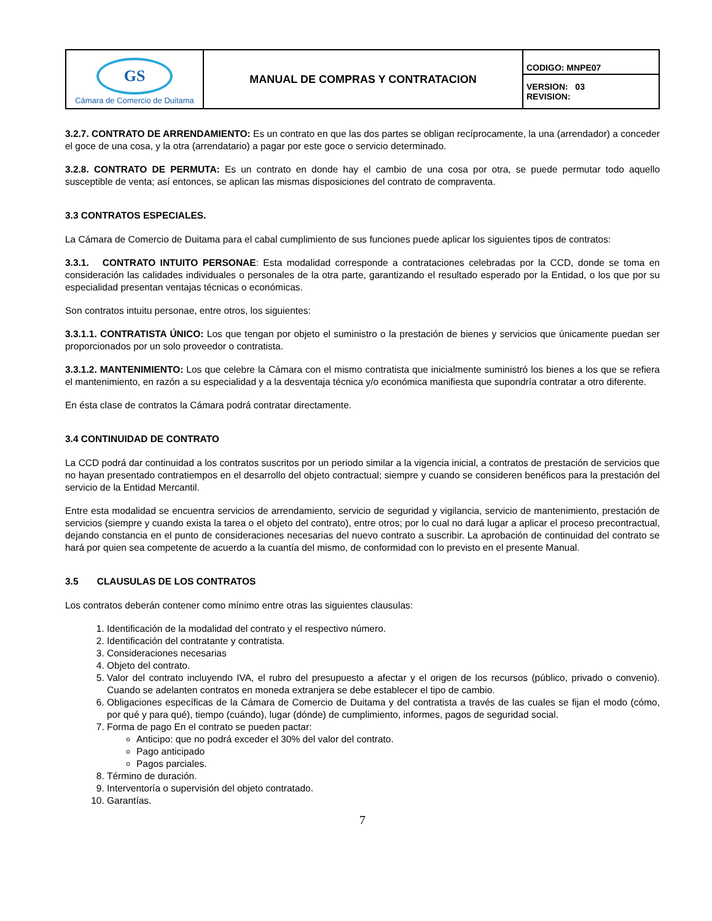| GS Cámara de Comercio de Duitama | MANUAL DE COMPRAS Y CONTRATACION | CODIGO: MNPE07 |
| | | VERSION: 03 REVISION: |
3.2.7. CONTRATO DE ARRENDAMIENTO: Es un contrato en que las dos partes se obligan recíprocamente, la una (arrendador) a conceder el goce de una cosa, y la otra (arrendatario) a pagar por este goce o servicio determinado.
3.2.8. CONTRATO DE PERMUTA: Es un contrato en donde hay el cambio de una cosa por otra, se puede permutar todo aquello susceptible de venta; así entonces, se aplican las mismas disposiciones del contrato de compraventa.
3.3 CONTRATOS ESPECIALES.
La Cámara de Comercio de Duitama para el cabal cumplimiento de sus funciones puede aplicar los siguientes tipos de contratos:
3.3.1. CONTRATO INTUITO PERSONAE: Esta modalidad corresponde a contrataciones celebradas por la CCD, donde se toma en consideración las calidades individuales o personales de la otra parte, garantizando el resultado esperado por la Entidad, o los que por su especialidad presentan ventajas técnicas o económicas.
Son contratos intuitu personae, entre otros, los siguientes:
3.3.1.1. CONTRATISTA ÚNICO: Los que tengan por objeto el suministro o la prestación de bienes y servicios que únicamente puedan ser proporcionados por un solo proveedor o contratista.
3.3.1.2. MANTENIMIENTO: Los que celebre la Cámara con el mismo contratista que inicialmente suministró los bienes a los que se refiera el mantenimiento, en razón a su especialidad y a la desventaja técnica y/o económica manifiesta que supondría contratar a otro diferente.
En ésta clase de contratos la Cámara podrá contratar directamente.
3.4 CONTINUIDAD DE CONTRATO
La CCD podrá dar continuidad a los contratos suscritos por un periodo similar a la vigencia inicial, a contratos de prestación de servicios que no hayan presentado contratiempos en el desarrollo del objeto contractual; siempre y cuando se consideren benéficos para la prestación del servicio de la Entidad Mercantil.
Entre esta modalidad se encuentra servicios de arrendamiento, servicio de seguridad y vigilancia, servicio de mantenimiento, prestación de servicios (siempre y cuando exista la tarea o el objeto del contrato), entre otros; por lo cual no dará lugar a aplicar el proceso precontractual, dejando constancia en el punto de consideraciones necesarias del nuevo contrato a suscribir. La aprobación de continuidad del contrato se hará por quien sea competente de acuerdo a la cuantía del mismo, de conformidad con lo previsto en el presente Manual.
3.5 CLAUSULAS DE LOS CONTRATOS
Los contratos deberán contener como mínimo entre otras las siguientes clausulas:
1. Identificación de la modalidad del contrato y el respectivo número.
2. Identificación del contratante y contratista.
3. Consideraciones necesarias
4. Objeto del contrato.
5. Valor del contrato incluyendo IVA, el rubro del presupuesto a afectar y el origen de los recursos (público, privado o convenio). Cuando se adelanten contratos en moneda extranjera se debe establecer el tipo de cambio.
6. Obligaciones específicas de la Cámara de Comercio de Duitama y del contratista a través de las cuales se fijan el modo (cómo, por qué y para qué), tiempo (cuándo), lugar (dónde) de cumplimiento, informes, pagos de seguridad social.
7. Forma de pago En el contrato se pueden pactar:
Anticipo: que no podrá exceder el 30% del valor del contrato.
Pago anticipado
Pagos parciales.
8. Término de duración.
9. Interventoría o supervisión del objeto contratado.
10. Garantías.
7